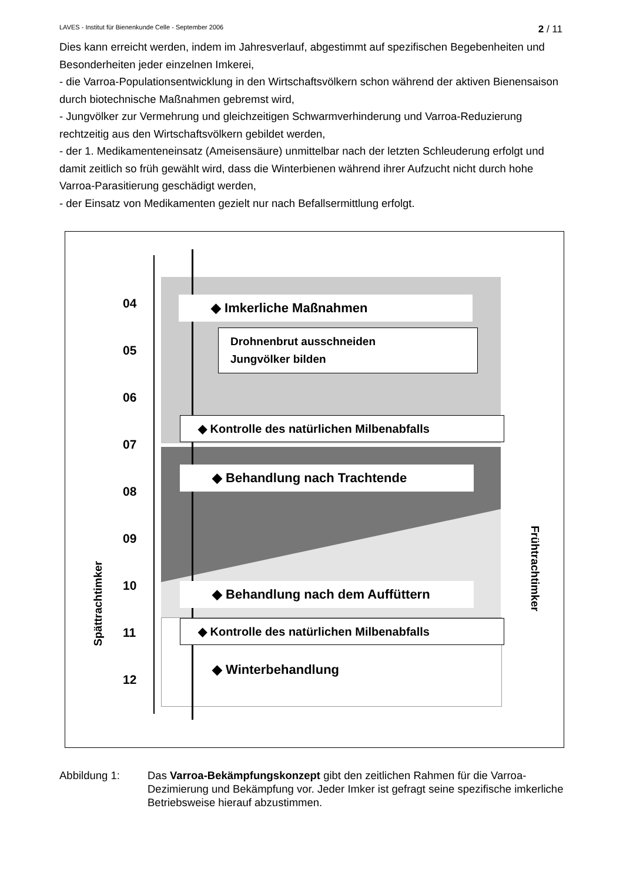LAVES - Institut für Bienenkunde Celle - September 2006 2 / 11
Dies kann erreicht werden, indem im Jahresverlauf, abgestimmt auf spezifischen Begebenheiten und Besonderheiten jeder einzelnen Imkerei,
- die Varroa-Populationsentwicklung in den Wirtschaftsvölkern schon während der aktiven Bienensaison durch biotechnische Maßnahmen gebremst wird,
- Jungvölker zur Vermehrung und gleichzeitigen Schwarmverhinderung und Varroa-Reduzierung rechtzeitig aus den Wirtschaftsvölkern gebildet werden,
- der 1. Medikamenteneinsatz (Ameisensäure) unmittelbar nach der letzten Schleuderung erfolgt und damit zeitlich so früh gewählt wird, dass die Winterbienen während ihrer Aufzucht nicht durch hohe Varroa-Parasitierung geschädigt werden,
- der Einsatz von Medikamenten gezielt nur nach Befallsermittlung erfolgt.
04
05
06
07
08
09
10
11
12
◆ Imkerliche Maßnahmen
Drohnenbrut ausschneiden
Jungvölker bilden
◆ Kontrolle des natürlichen Milbenabfalls
◆ Behandlung nach Trachtende
◆ Behandlung nach dem Auffüttern
◆ Kontrolle des natürlichen Milbenabfalls
◆ Winterbehandlung
Spättrachtimker
Frühtrachtimker
Abbildung 1: Das Varroa-Bekämpfungskonzept gibt den zeitlichen Rahmen für die Varroa-Dezimierung und Bekämpfung vor. Jeder Imker ist gefragt seine spezifische imkerliche Betriebsweise hierauf abzustimmen.